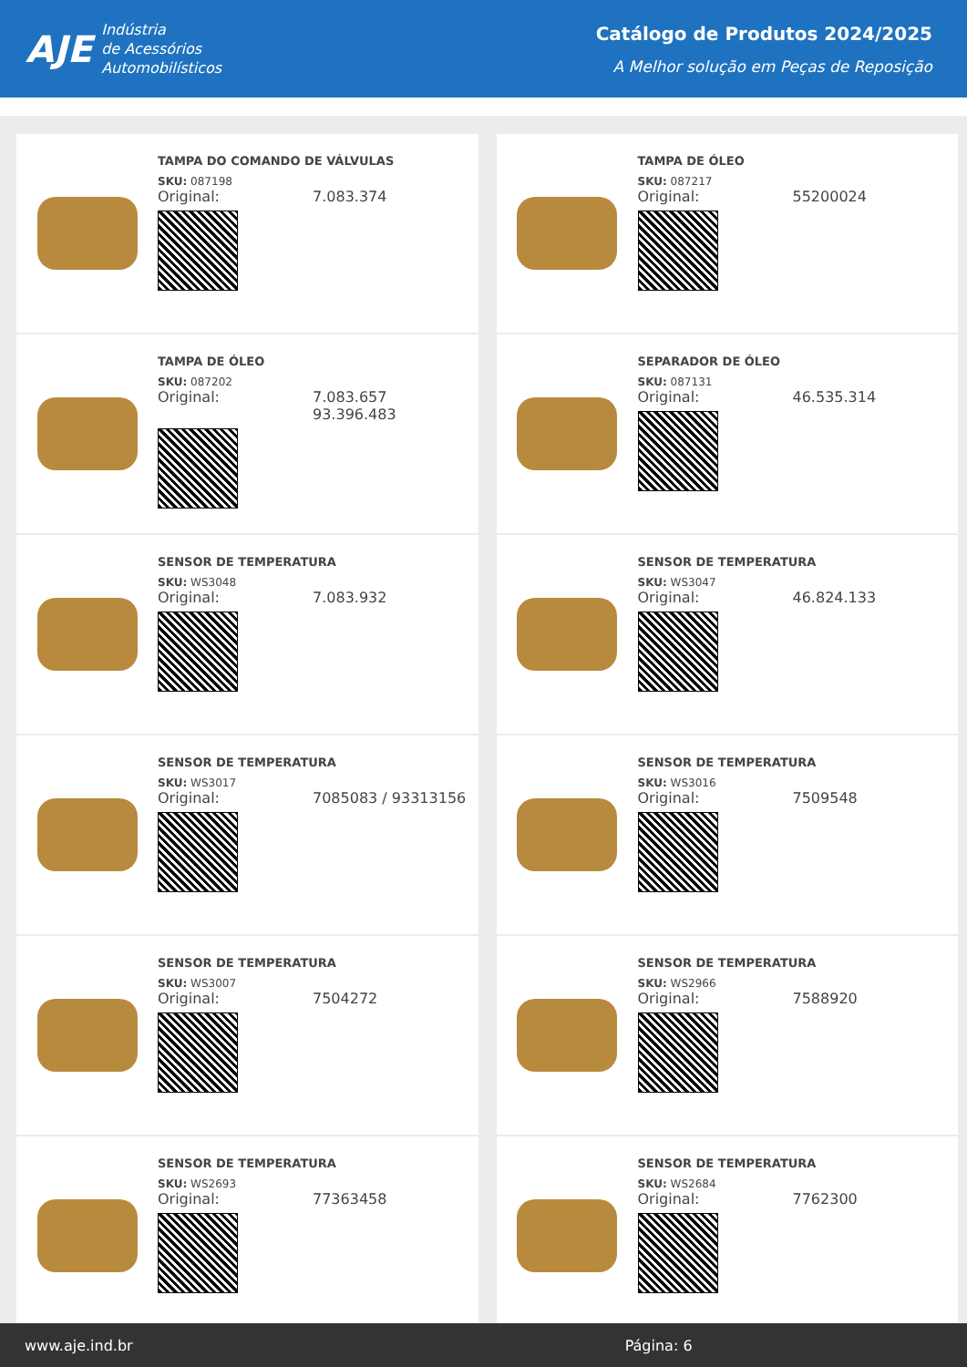AJE Indústria
de Acessórios
Automobilísticos
Catálogo de Produtos 2024/2025
A Melhor solução em Peças de Reposição
TAMPA DO COMANDO DE VÁLVULAS
SKU: 087198
Original: 7.083.374
TAMPA DE ÓLEO
SKU: 087217
Original: 55200024
TAMPA DE ÓLEO
SKU: 087202
Original: 7.083.657
93.396.483
SEPARADOR DE ÓLEO
SKU: 087131
Original: 46.535.314
SENSOR DE TEMPERATURA
SKU: WS3048
Original: 7.083.932
SENSOR DE TEMPERATURA
SKU: WS3047
Original: 46.824.133
SENSOR DE TEMPERATURA
SKU: WS3017
Original: 7085083 / 93313156
SENSOR DE TEMPERATURA
SKU: WS3016
Original: 7509548
SENSOR DE TEMPERATURA
SKU: WS3007
Original: 7504272
SENSOR DE TEMPERATURA
SKU: WS2966
Original: 7588920
SENSOR DE TEMPERATURA
SKU: WS2693
Original: 77363458
SENSOR DE TEMPERATURA
SKU: WS2684
Original: 7762300
www.aje.ind.br Página: 6